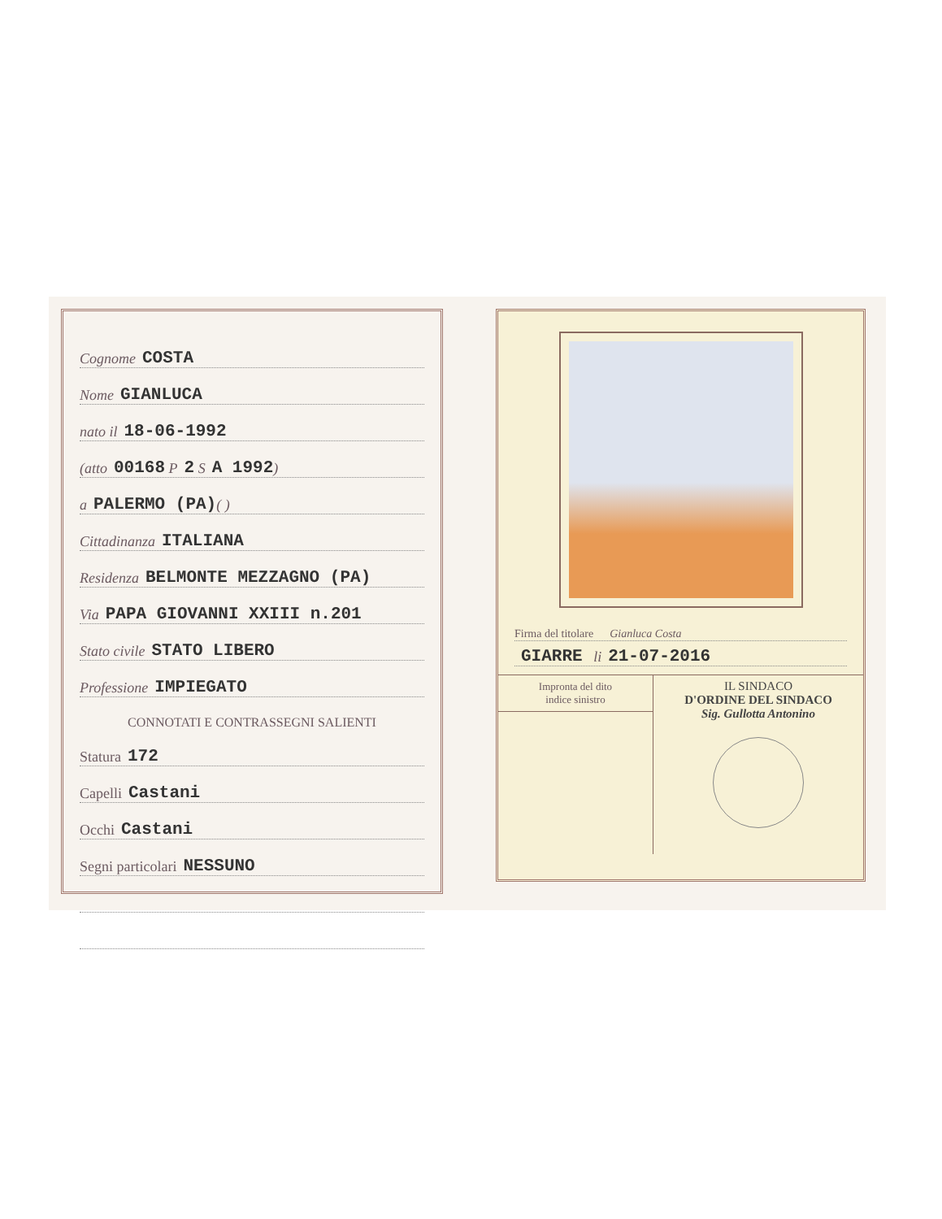Cognome COSTA
Nome GIANLUCA
nato il 18-06-1992
(atto 00168 P 2 S A 1992)
a PALERMO (PA) ( )
Cittadinanza ITALIANA
Residenza BELMONTE MEZZAGNO (PA)
Via PAPA GIOVANNI XXIII n.201
Stato civile STATO LIBERO
Professione IMPIEGATO
CONNOTATI E CONTRASSEGNI SALIENTI
Statura 172
Capelli Castani
Occhi Castani
Segni particolari NESSUNO
Firma del titolare Gianluca Costa
GIARRE li 21-07-2016
Impronta del dito
indice sinistro
IL SINDACO
D'ORDINE DEL SINDACO
Sig. Gullotta Antonino